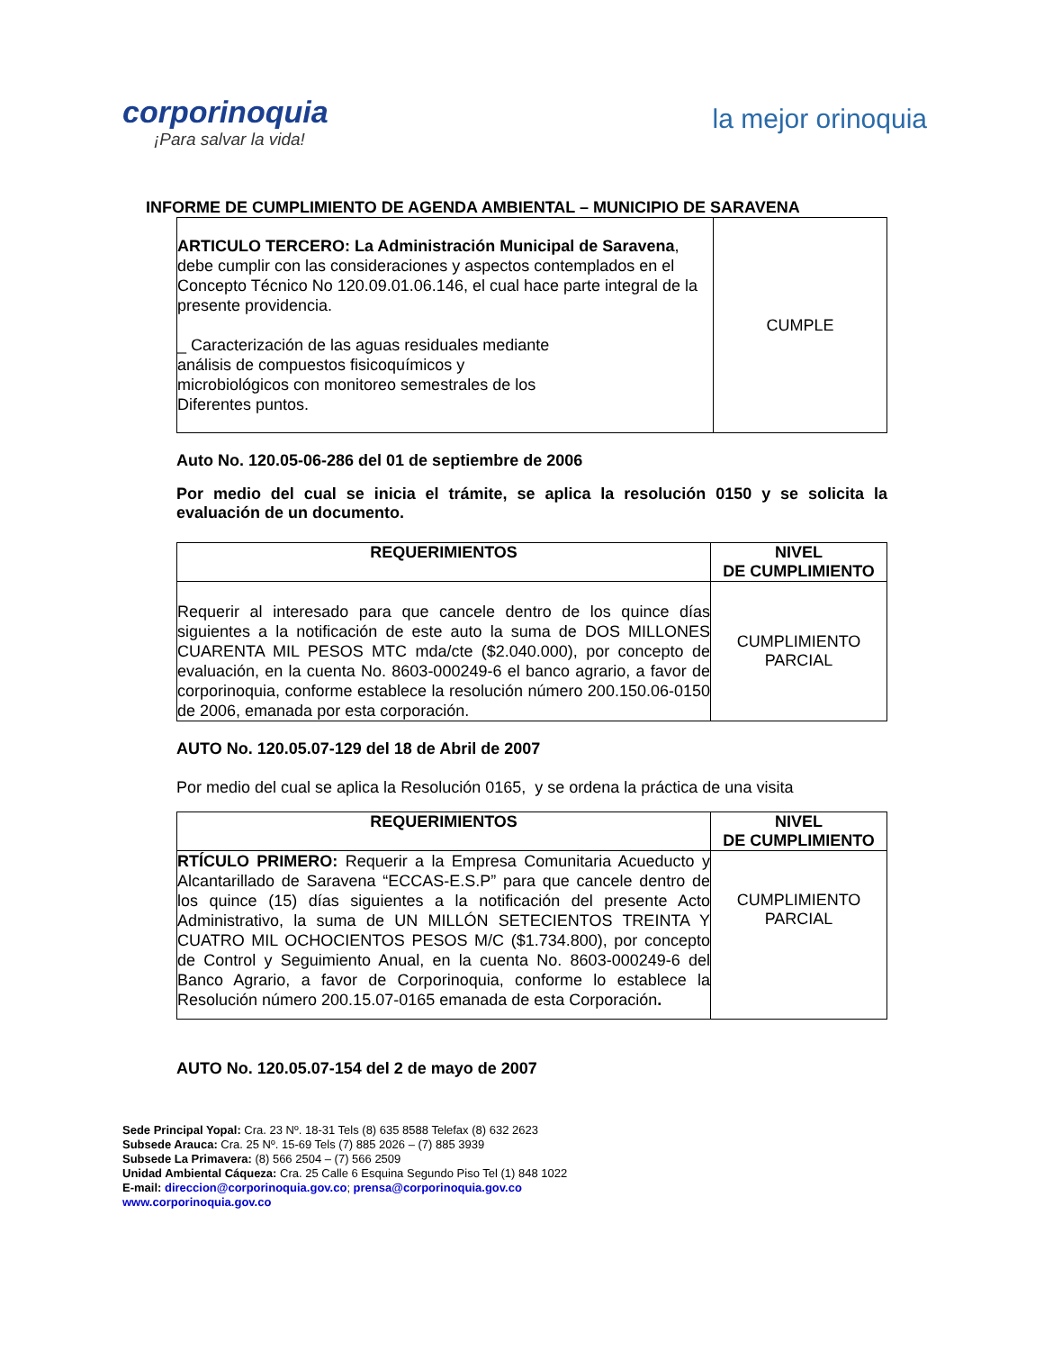corporinoquia
¡Para salvar la vida!
la mejor orinoquia
INFORME DE CUMPLIMIENTO DE AGENDA AMBIENTAL – MUNICIPIO DE SARAVENA
| ARTICULO TERCERO: La Administración Municipal de Saravena , debe cumplir con las consideraciones y aspectos contemplados en el Concepto Técnico No 120.09.01.06.146, el cual hace parte integral de la presente providencia. _ Caracterización de las aguas residuales mediante análisis de compuestos fisicoquímicos y microbiológicos con monitoreo semestrales de los Diferentes puntos. | CUMPLE |
Auto No. 120.05-06-286 del 01 de septiembre de 2006
Por medio del cual se inicia el trámite, se aplica la resolución 0150 y se solicita la evaluación de un documento.
| REQUERIMIENTOS | NIVEL DE CUMPLIMIENTO |
| --- | --- |
| Requerir al interesado para que cancele dentro de los quince días siguientes a la notificación de este auto la suma de DOS MILLONES CUARENTA MIL PESOS MTC mda/cte ($2.040.000), por concepto de evaluación, en la cuenta No. 8603-000249-6 el banco agrario, a favor de corporinoquia, conforme establece la resolución número 200.150.06-0150 de 2006, emanada por esta corporación. | CUMPLIMIENTO PARCIAL |
AUTO No. 120.05.07-129 del 18 de Abril de 2007
Por medio del cual se aplica la Resolución 0165, y se ordena la práctica de una visita
| REQUERIMIENTOS | NIVEL DE CUMPLIMIENTO |
| --- | --- |
| RTÍCULO PRIMERO: Requerir a la Empresa Comunitaria Acueducto y Alcantarillado de Saravena “ECCAS-E.S.P” para que cancele dentro de los quince (15) días siguientes a la notificación del presente Acto Administrativo, la suma de UN MILLÓN SETECIENTOS TREINTA Y CUATRO MIL OCHOCIENTOS PESOS M/C ($1.734.800), por concepto de Control y Seguimiento Anual, en la cuenta No. 8603-000249-6 del Banco Agrario, a favor de Corporinoquia, conforme lo establece la Resolución número 200.15.07-0165 emanada de esta Corporación . | CUMPLIMIENTO PARCIAL |
AUTO No. 120.05.07-154 del 2 de mayo de 2007
Sede Principal Yopal: Cra. 23 Nº. 18-31 Tels (8) 635 8588 Telefax (8) 632 2623
Subsede Arauca: Cra. 25 Nº. 15-69 Tels (7) 885 2026 – (7) 885 3939
Subsede La Primavera: (8) 566 2504 – (7) 566 2509
Unidad Ambiental Cáqueza: Cra. 25 Calle 6 Esquina Segundo Piso Tel (1) 848 1022
E-mail: direccion@corporinoquia.gov.co; prensa@corporinoquia.gov.co
www.corporinoquia.gov.co